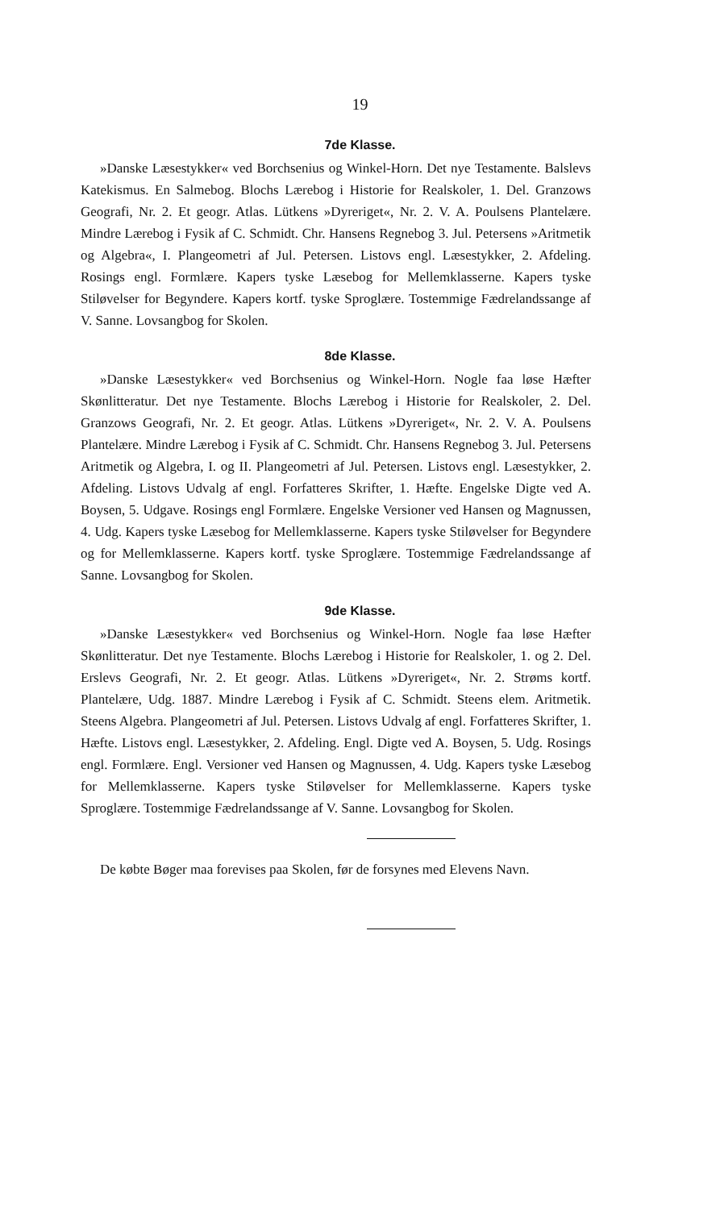19
7de Klasse.
»Danske Læsestykker« ved Borchsenius og Winkel-Horn. Det nye Testamente. Balslevs Katekismus. En Salmebog. Blochs Lærebog i Historie for Realskoler, 1. Del. Granzows Geografi, Nr. 2. Et geogr. Atlas. Lütkens »Dyreriget«, Nr. 2. V. A. Poulsens Plantelære. Mindre Lærebog i Fysik af C. Schmidt. Chr. Hansens Regnebog 3. Jul. Petersens »Aritmetik og Algebra«, I. Plangeometri af Jul. Petersen. Listovs engl. Læsestykker, 2. Afdeling. Rosings engl. Formlære. Kapers tyske Læsebog for Mellemklasserne. Kapers tyske Stiløvelser for Begyndere. Kapers kortf. tyske Sproglære. Tostemmige Fædrelandssange af V. Sanne. Lovsangbog for Skolen.
8de Klasse.
»Danske Læsestykker« ved Borchsenius og Winkel-Horn. Nogle faa løse Hæfter Skønlitteratur. Det nye Testamente. Blochs Lærebog i Historie for Realskoler, 2. Del. Granzows Geografi, Nr. 2. Et geogr. Atlas. Lütkens »Dyreriget«, Nr. 2. V. A. Poulsens Plantelære. Mindre Lærebog i Fysik af C. Schmidt. Chr. Hansens Regnebog 3. Jul. Petersens Aritmetik og Algebra, I. og II. Plangeometri af Jul. Petersen. Listovs engl. Læsestykker, 2. Afdeling. Listovs Udvalg af engl. Forfatteres Skrifter, 1. Hæfte. Engelske Digte ved A. Boysen, 5. Udgave. Rosings engl Formlære. Engelske Versioner ved Hansen og Magnussen, 4. Udg. Kapers tyske Læsebog for Mellemklasserne. Kapers tyske Stiløvelser for Begyndere og for Mellemklasserne. Kapers kortf. tyske Sproglære. Tostemmige Fædrelandssange af Sanne. Lovsangbog for Skolen.
9de Klasse.
»Danske Læsestykker« ved Borchsenius og Winkel-Horn. Nogle faa løse Hæfter Skønlitteratur. Det nye Testamente. Blochs Lærebog i Historie for Realskoler, 1. og 2. Del. Erslevs Geografi, Nr. 2. Et geogr. Atlas. Lütkens »Dyreriget«, Nr. 2. Strøms kortf. Plantelære, Udg. 1887. Mindre Lærebog i Fysik af C. Schmidt. Steens elem. Aritmetik. Steens Algebra. Plangeometri af Jul. Petersen. Listovs Udvalg af engl. Forfatteres Skrifter, 1. Hæfte. Listovs engl. Læsestykker, 2. Afdeling. Engl. Digte ved A. Boysen, 5. Udg. Rosings engl. Formlære. Engl. Versioner ved Hansen og Magnussen, 4. Udg. Kapers tyske Læsebog for Mellemklasserne. Kapers tyske Stiløvelser for Mellemklasserne. Kapers tyske Sproglære. Tostemmige Fædrelandssange af V. Sanne. Lovsangbog for Skolen.
De købte Bøger maa forevises paa Skolen, før de forsynes med Elevens Navn.